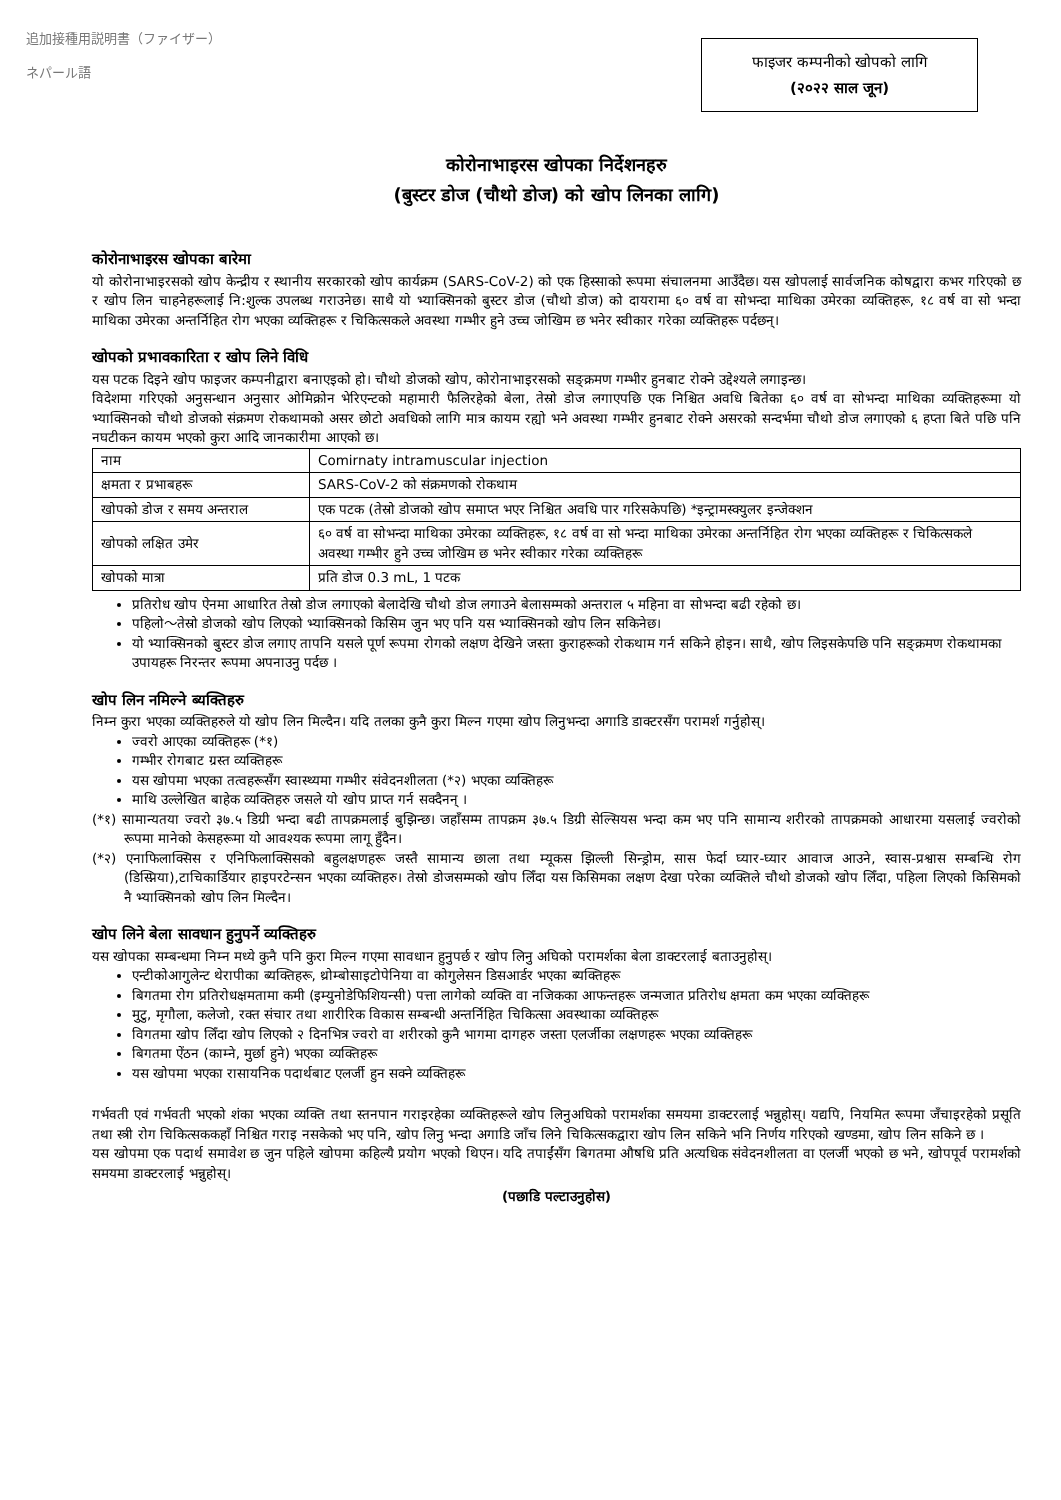追加接種用説明書（ファイザー）
ネパール語
फाइजर कम्पनीको खोपको लागि
(२०२२ साल जून)
कोरोनाभाइरस खोपका निर्देशनहरु
(बुस्टर डोज (चौथो डोज) को खोप लिनका लागि)
कोरोनाभाइरस खोपका बारेमा
यो कोरोनाभाइरसको खोप केन्द्रीय र स्थानीय सरकारको खोप कार्यक्रम (SARS-CoV-2) को एक हिस्साको रूपमा संचालनमा आउँदैछ। यस खोपलाई सार्वजनिक कोषद्वारा कभर गरिएको छ र खोप लिन चाहनेहरूलाई नि:शुल्क उपलब्ध गराउनेछ। साथै यो भ्याक्सिनको बुस्टर डोज (चौथो डोज) को दायरामा ६० वर्ष वा सोभन्दा माथिका उमेरका व्यक्तिहरू, १८ वर्ष वा सो भन्दा माथिका उमेरका अन्तर्निहित रोग भएका व्यक्तिहरू र चिकित्सकले अवस्था गम्भीर हुने उच्च जोखिम छ भनेर स्वीकार गरेका व्यक्तिहरू पर्दछन्।
खोपको प्रभावकारिता र खोप लिने विधि
यस पटक दिइने खोप फाइजर कम्पनीद्वारा बनाएइको हो। चौथो डोजको खोप, कोरोनाभाइरसको सङ्क्रमण गम्भीर हुनबाट रोक्ने उद्देश्यले लगाइन्छ।
विदेशमा गरिएको अनुसन्धान अनुसार ओमिक्रोन भेरिएन्टको महामारी फैलिरहेको बेला, तेस्रो डोज लगाएपछि एक निश्चित अवधि बितेका ६० वर्ष वा सोभन्दा माथिका व्यक्तिहरूमा यो भ्याक्सिनको चौथो डोजको संक्रमण रोकथामको असर छोटो अवधिको लागि मात्र कायम रह्यो भने अवस्था गम्भीर हुनबाट रोक्ने असरको सन्दर्भमा चौथो डोज लगाएको ६ हप्ता बिते पछि पनि नघटीकन कायम भएको कुरा आदि जानकारीमा आएको छ।
| नाम | Comirnaty intramuscular injection |
| क्षमता र प्रभाबहरू | SARS-CoV-2 को संक्रमणको रोकथाम |
| खोपको डोज र समय अन्तराल | एक पटक (तेस्रो डोजको खोप समाप्त भएर निश्चित अवधि पार गरिसकेपछि) *इन्ट्रामस्क्युलर इन्जेक्शन |
| खोपको लक्षित उमेर | ६० वर्ष वा सोभन्दा माथिका उमेरका व्यक्तिहरू, १८ वर्ष वा सो भन्दा माथिका उमेरका अन्तर्निहित रोग भएका व्यक्तिहरू र चिकित्सकले अवस्था गम्भीर हुने उच्च जोखिम छ भनेर स्वीकार गरेका व्यक्तिहरू |
| खोपको मात्रा | प्रति डोज 0.3 mL, 1 पटक |
प्रतिरोध खोप ऐनमा आधारित तेस्रो डोज लगाएको बेलादेखि चौथो डोज लगाउने बेलासम्मको अन्तराल ५ महिना वा सोभन्दा बढी रहेको छ।
पहिलो～तेस्रो डोजको खोप लिएको भ्याक्सिनको किसिम जुन भए पनि यस भ्याक्सिनको खोप लिन सकिनेछ।
यो भ्याक्सिनको बुस्टर डोज लगाए तापनि यसले पूर्ण रूपमा रोगको लक्षण देखिने जस्ता कुराहरूको रोकथाम गर्न सकिने होइन। साथै, खोप लिइसकेपछि पनि सङ्क्रमण रोकथामका उपायहरू निरन्तर रूपमा अपनाउनु पर्दछ ।
खोप लिन नमिल्ने ब्यक्तिहरु
निम्न कुरा भएका व्यक्तिहरुले यो खोप लिन मिल्दैन। यदि तलका कुनै कुरा मिल्न गएमा खोप लिनुभन्दा अगाडि डाक्टरसँग परामर्श गर्नुहोस्।
ज्वरो आएका व्यक्तिहरू (*१)
गम्भीर रोगबाट ग्रस्त व्यक्तिहरू
यस खोपमा भएका तत्वहरूसँग स्वास्थ्यमा गम्भीर संवेदनशीलता (*२) भएका व्यक्तिहरू
माथि उल्लेखित बाहेक व्यक्तिहरु जसले यो खोप प्राप्त गर्न सक्दैनन् ।
(*१) सामान्यतया ज्वरो ३७.५ डिग्री भन्दा बढी तापक्रमलाई बुझिन्छ। जहाँसम्म तापक्रम ३७.५ डिग्री सेल्सियस भन्दा कम भए पनि सामान्य शरीरको तापक्रमको आधारमा यसलाई ज्वरोको रूपमा मानेको केसहरूमा यो आवश्यक रूपमा लागू हुँदैन।
(*२) एनाफिलाक्सिस र एनिफिलाक्सिसको बहुलक्षणहरू जस्तै सामान्य छाला तथा म्यूकस झिल्ली सिन्ड्रोम, सास फेर्दा घ्यार-घ्यार आवाज आउने, स्वास-प्रश्वास सम्बन्धि रोग (डिस्प्निया),टाचिकार्डियार हाइपरटेन्सन भएका व्यक्तिहरु। तेस्रो डोजसम्मको खोप लिँदा यस किसिमका लक्षण देखा परेका व्यक्तिले चौथो डोजको खोप लिँदा, पहिला लिएको किसिमको नै भ्याक्सिनको खोप लिन मिल्दैन।
खोप लिने बेला सावधान हुनुपर्ने व्यक्तिहरु
यस खोपका सम्बन्धमा निम्न मध्ये कुनै पनि कुरा मिल्न गएमा सावधान हुनुपर्छ र खोप लिनु अघिको परामर्शका बेला डाक्टरलाई बताउनुहोस्।
एन्टीकोआगुलेन्ट थेरापीका ब्यक्तिहरू, थ्रोम्बोसाइटोपेनिया वा कोगुलेसन डिसआर्डर भएका ब्यक्तिहरू
बिगतमा रोग प्रतिरोधक्षमतामा कमी (इम्युनोडेफिशियन्सी) पत्ता लागेको व्यक्ति वा नजिकका आफन्तहरू जन्मजात प्रतिरोध क्षमता कम भएका व्यक्तिहरू
मुटु, मृगौला, कलेजो, रक्त संचार तथा शारीरिक विकास सम्बन्धी अन्तर्निहित चिकित्सा अवस्थाका व्यक्तिहरू
विगतमा खोप लिँदा खोप लिएको २ दिनभित्र ज्वरो वा शरीरको कुनै भागमा दागहरु जस्ता एलर्जीका लक्षणहरू भएका व्यक्तिहरू
बिगतमा ऐंठन (काम्ने, मुर्छा हुने) भएका व्यक्तिहरू
यस खोपमा भएका रासायनिक पदार्थबाट एलर्जी हुन सक्ने व्यक्तिहरू
गर्भवती एवं गर्भवती भएको शंका भएका व्यक्ति तथा स्तनपान गराइरहेका व्यक्तिहरूले खोप लिनुअघिको परामर्शका समयमा डाक्टरलाई भन्नुहोस्। यद्यपि, नियमित रूपमा जँचाइरहेको प्रसूति तथा स्त्री रोग चिकित्सककहाँ निश्चित गराइ नसकेको भए पनि, खोप लिनु भन्दा अगाडि जाँच लिने चिकित्सकद्वारा खोप लिन सकिने भनि निर्णय गरिएको खण्डमा, खोप लिन सकिने छ ।
यस खोपमा एक पदार्थ समावेश छ जुन पहिले खोपमा कहिल्यै प्रयोग भएको थिएन। यदि तपाईंसँग बिगतमा औषधि प्रति अत्यधिक संवेदनशीलता वा एलर्जी भएको छ भने, खोपपूर्व परामर्शको समयमा डाक्टरलाई भन्नुहोस्।
(पछाडि पल्टाउनुहोस)